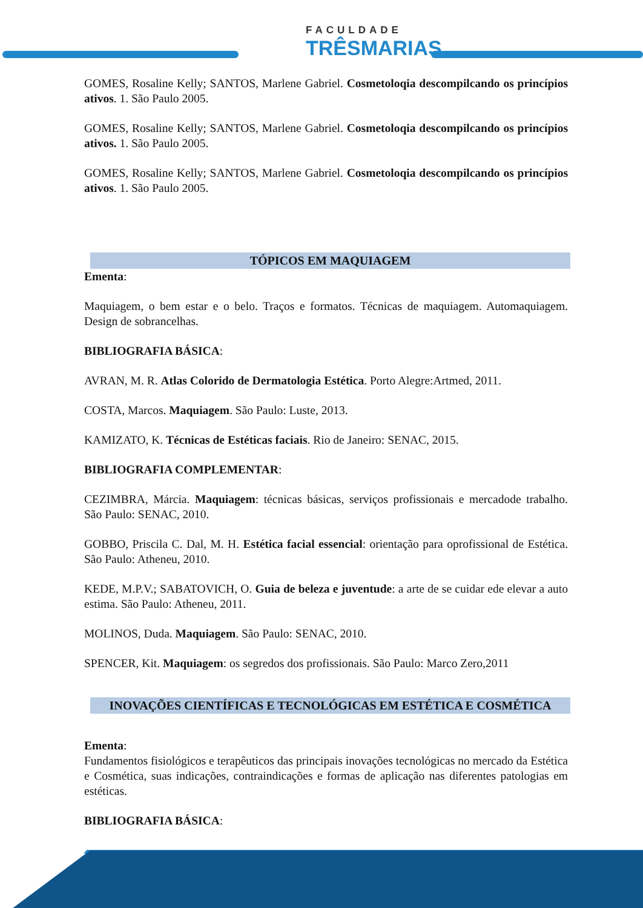FACULDADE
TRÊSMARIAS
GOMES, Rosaline Kelly; SANTOS, Marlene Gabriel. Cosmetoloqia descompilcando os princípios ativos. 1. São Paulo 2005.
GOMES, Rosaline Kelly; SANTOS, Marlene Gabriel. Cosmetoloqia descompilcando os princípios ativos. 1. São Paulo 2005.
GOMES, Rosaline Kelly; SANTOS, Marlene Gabriel. Cosmetoloqia descompilcando os princípios ativos. 1. São Paulo 2005.
TÓPICOS EM MAQUIAGEM
Ementa:
Maquiagem, o bem estar e o belo. Traços e formatos. Técnicas de maquiagem. Automaquiagem. Design de sobrancelhas.
BIBLIOGRAFIA BÁSICA:
AVRAN, M. R. Atlas Colorido de Dermatologia Estética. Porto Alegre:Artmed, 2011.
COSTA, Marcos. Maquiagem. São Paulo: Luste, 2013.
KAMIZATO, K. Técnicas de Estéticas faciais. Rio de Janeiro: SENAC, 2015.
BIBLIOGRAFIA COMPLEMENTAR:
CEZIMBRA, Márcia. Maquiagem: técnicas básicas, serviços profissionais e mercadode trabalho. São Paulo: SENAC, 2010.
GOBBO, Priscila C. Dal, M. H. Estética facial essencial: orientação para oprofissional de Estética. São Paulo: Atheneu, 2010.
KEDE, M.P.V.; SABATOVICH, O. Guia de beleza e juventude: a arte de se cuidar ede elevar a auto estima. São Paulo: Atheneu, 2011.
MOLINOS, Duda. Maquiagem. São Paulo: SENAC, 2010.
SPENCER, Kit. Maquiagem: os segredos dos profissionais. São Paulo: Marco Zero,2011
INOVAÇÕES CIENTÍFICAS E TECNOLÓGICAS EM ESTÉTICA E COSMÉTICA
Ementa:
Fundamentos fisiológicos e terapêuticos das principais inovações tecnológicas no mercado da Estética e Cosmética, suas indicações, contraindicações e formas de aplicação nas diferentes patologias em estéticas.
BIBLIOGRAFIA BÁSICA: